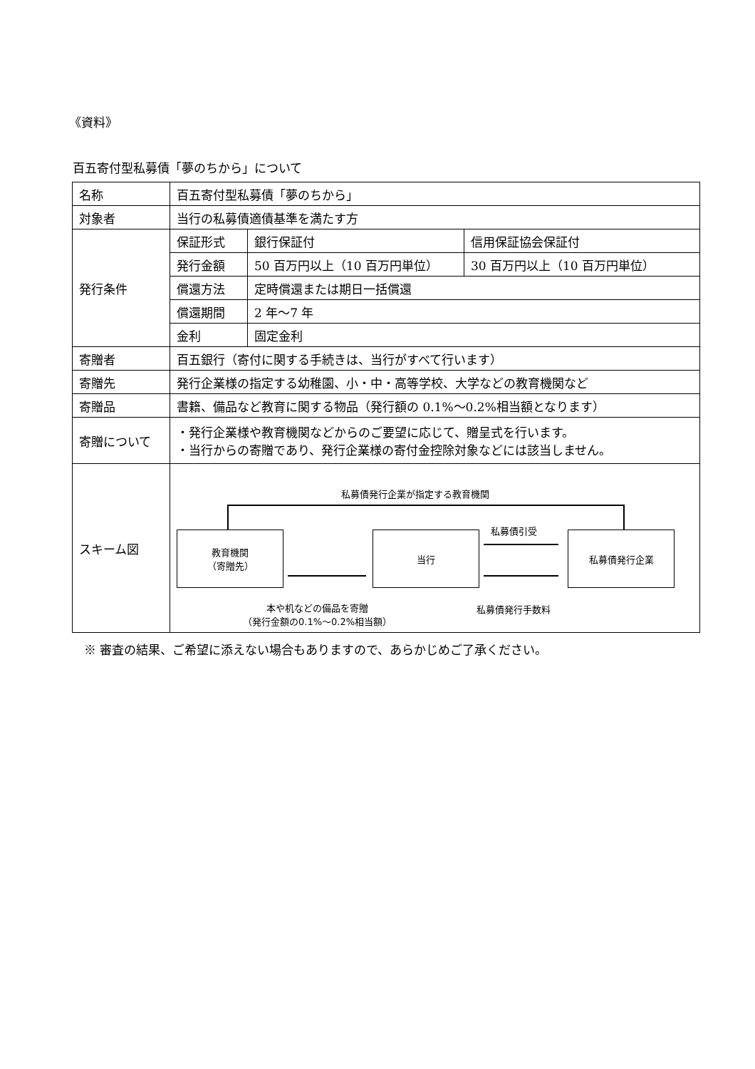《資料》
百五寄付型私募債「夢のちから」について
| 名称 | 百五寄付型私募債「夢のちから」 | | |
| 対象者 | 当行の私募債適債基準を満たす方 | | |
| 発行条件 | 保証形式 | 銀行保証付 | 信用保証協会保証付 |
| | 発行金額 | 50 百万円以上（10 百万円単位） | 30 百万円以上（10 百万円単位） |
| | 償還方法 | 定時償還または期日一括償還 | |
| | 償還期間 | 2 年～7 年 | |
| | 金利 | 固定金利 | |
| 寄贈者 | 百五銀行（寄付に関する手続きは、当行がすべて行います） | | |
| 寄贈先 | 発行企業様の指定する幼稚園、小・中・高等学校、大学などの教育機関など | | |
| 寄贈品 | 書籍、備品など教育に関する物品（発行額の 0.1%～0.2%相当額となります） | | |
| 寄贈について | ・発行企業様や教育機関などからのご要望に応じて、贈呈式を行います。 ・当行からの寄贈であり、発行企業様の寄付金控除対象などには該当しません。 | | |
| スキーム図 | 私募債発行企業が指定する教育機関 教育機関 （寄贈先） 当行 私募債発行企業 私募債引受 本や机などの備品を寄贈 （発行金額の0.1%～0.2%相当額） 私募債発行手数料 | | |
※ 審査の結果、ご希望に添えない場合もありますので、あらかじめご了承ください。